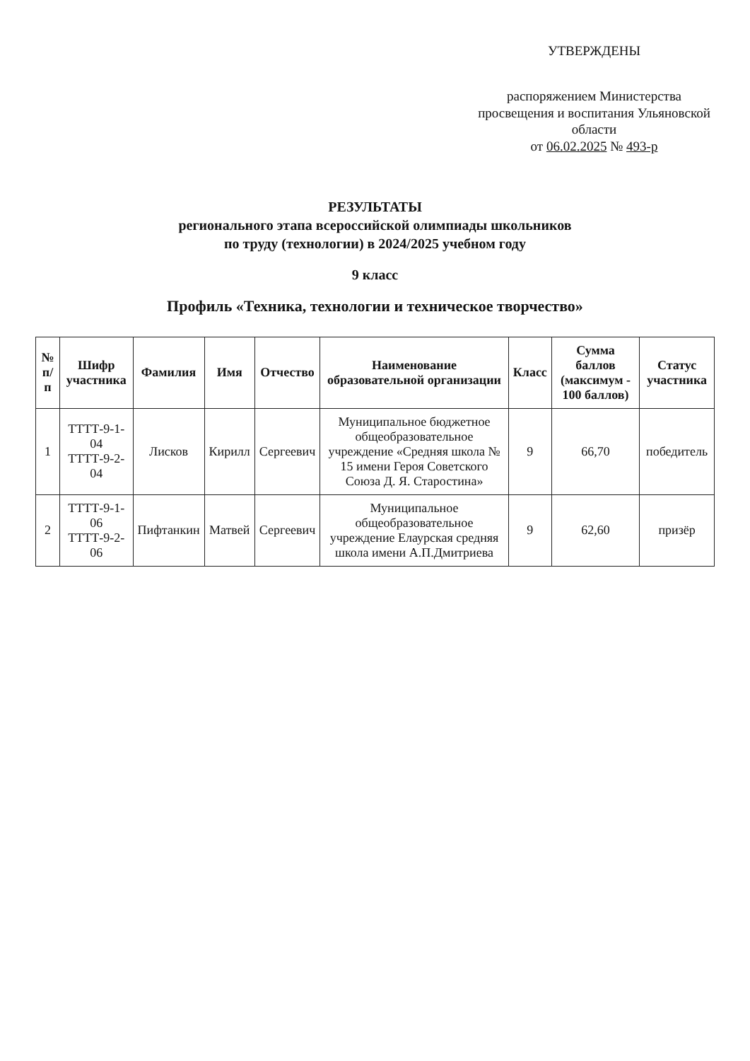УТВЕРЖДЕНЫ
распоряжением Министерства просвещения и воспитания Ульяновской области
от 06.02.2025 № 493-р
РЕЗУЛЬТАТЫ
регионального этапа всероссийской олимпиады школьников
по труду (технологии) в 2024/2025 учебном году
9 класс
Профиль «Техника, технологии и техническое творчество»
| № п/п | Шифр участника | Фамилия | Имя | Отчество | Наименование образовательной организации | Класс | Сумма баллов (максимум - 100 баллов) | Статус участника |
| --- | --- | --- | --- | --- | --- | --- | --- | --- |
| 1 | ТТТТ-9-1-04 ТТТТ-9-2-04 | Лисков | Кирилл | Сергеевич | Муниципальное бюджетное общеобразовательное учреждение «Средняя школа № 15 имени Героя Советского Союза Д. Я. Старостина» | 9 | 66,70 | победитель |
| 2 | ТТТТ-9-1-06 ТТТТ-9-2-06 | Пифтанкин | Матвей | Сергеевич | Муниципальное общеобразовательное учреждение Елаурская средняя школа имени А.П.Дмитриева | 9 | 62,60 | призёр |